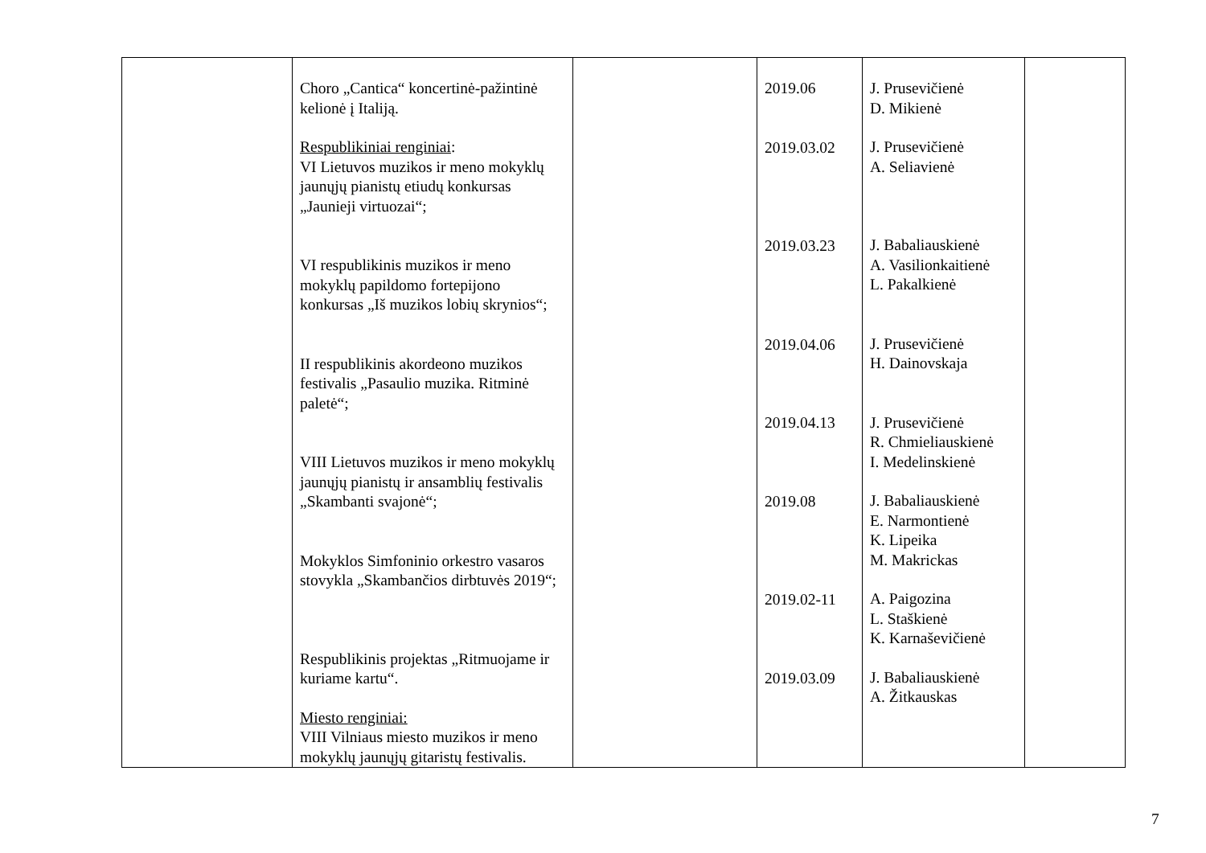| | Choro „Cantica“ koncertinė-pažintinė kelionė į Italiją. Respublikiniai renginiai : VI Lietuvos muzikos ir meno mokyklų jaunųjų pianistų etiudų konkursas „Jaunieji virtuozai“; VI respublikinis muzikos ir meno mokyklų papildomo fortepijono konkursas „Iš muzikos lobių skrynios“; II respublikinis akordeono muzikos festivalis „Pasaulio muzika. Ritminė paletė“; VIII Lietuvos muzikos ir meno mokyklų jaunųjų pianistų ir ansamblių festivalis „Skambanti svajonė“; Mokyklos Simfoninio orkestro vasaros stovykla „Skambančios dirbtuvės 2019“; Respublikinis projektas „Ritmuojame ir kuriame kartu“. Miesto renginiai: VIII Vilniaus miesto muzikos ir meno mokyklų jaunųjų gitaristų festivalis. | | 2019.06 2019.03.02 2019.03.23 2019.04.06 2019.04.13 2019.08 2019.02-11 2019.03.09 | J. Prusevičienė D. Mikienė J. Prusevičienė A. Seliavienė J. Babaliauskienė A. Vasilionkaitienė L. Pakalkienė J. Prusevičienė H. Dainovskaja J. Prusevičienė R. Chmieliauskienė I. Medelinskienė J. Babaliauskienė E. Narmontienė K. Lipeika M. Makrickas A. Paigozina L. Staškienė K. Karnaševičienė J. Babaliauskienė A. Žitkauskas | |
7